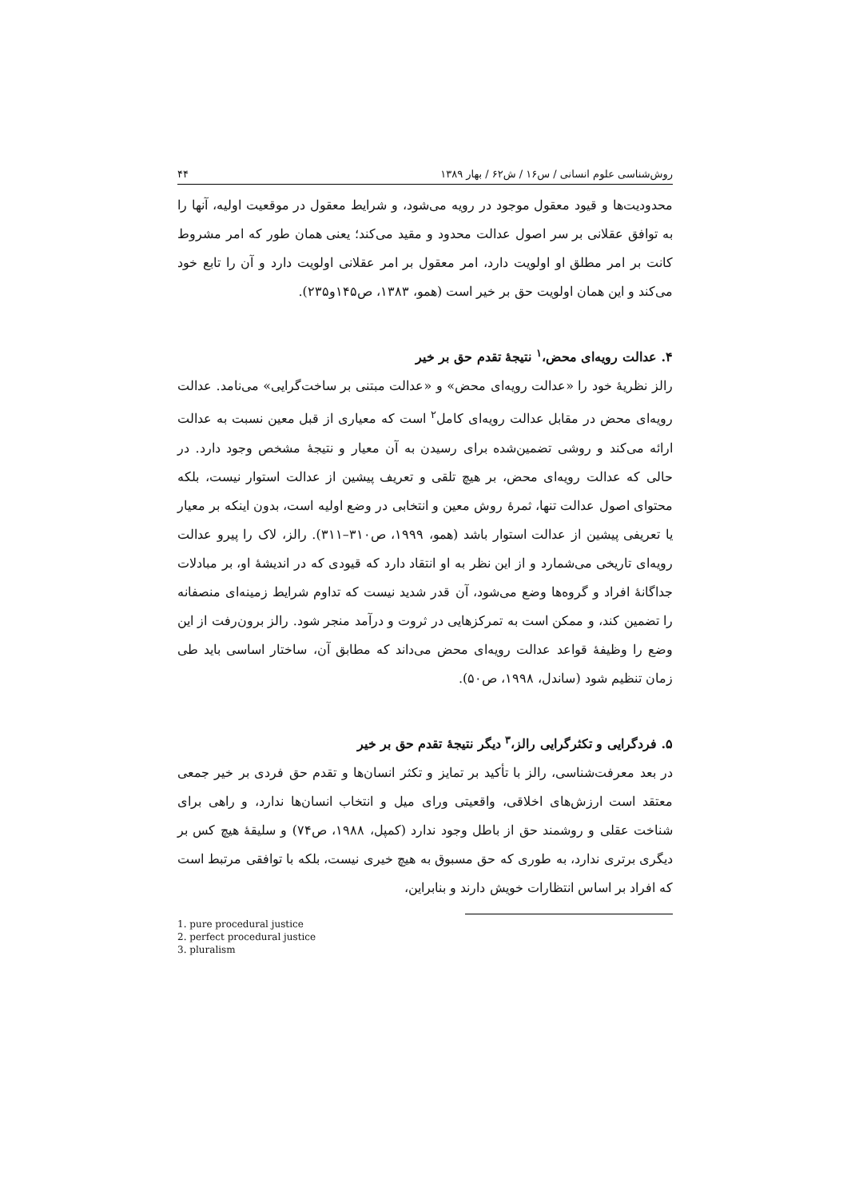روش‌شناسی علوم انسانی / س۱۶ / ش۶۲ / بهار ۱۳۸۹ ۴۴
محدودیت‌ها و قیود معقول موجود در رویه می‌شود، و شرایط معقول در موقعیت اولیه، آنها را به توافق عقلانی بر سر اصول عدالت محدود و مقید می‌کند؛ یعنی همان طور که امر مشروط کانت بر امر مطلق او اولویت دارد، امر معقول بر امر عقلانی اولویت دارد و آن را تابع خود می‌کند و این همان اولویت حق بر خیر است (همو، ۱۳۸۳، ص۱۴۵و۲۳۵).
۴. عدالت رویه‌ای محض،<sup>۱</sup> نتیجهٔ تقدم حق بر خیر
رالز نظریهٔ خود را «عدالت رویه‌ای محض» و «عدالت مبتنی بر ساخت‌گرایی» می‌نامد. عدالت رویه‌ای محض در مقابل عدالت رویه‌ای کامل<sup>۲</sup> است که معیاری از قبل معین نسبت به عدالت ارائه می‌کند و روشی تضمین‌شده برای رسیدن به آن معیار و نتیجهٔ مشخص وجود دارد. در حالی که عدالت رویه‌ای محض، بر هیچ تلقی و تعریف پیشین از عدالت استوار نیست، بلکه محتوای اصول عدالت تنها، ثمرهٔ روش معین و انتخابی در وضع اولیه است، بدون اینکه بر معیار یا تعریفی پیشین از عدالت استوار باشد (همو، ۱۹۹۹، ص۳۱۰–۳۱۱). رالز، لاک را پیرو عدالت رویه‌ای تاریخی می‌شمارد و از این نظر به او انتقاد دارد که قیودی که در اندیشهٔ او، بر مبادلات جداگانهٔ افراد و گروه‌ها وضع می‌شود، آن قدر شدید نیست که تداوم شرایط زمینه‌ای منصفانه را تضمین کند، و ممکن است به تمرکزهایی در ثروت و درآمد منجر شود. رالز برون‌رفت از این وضع را وظیفهٔ قواعد عدالت رویه‌ای محض می‌داند که مطابق آن، ساختار اساسی باید طی زمان تنظیم شود (ساندل، ۱۹۹۸، ص۵۰).
۵. فردگرایی و تکثرگرایی رالز،<sup>۳</sup> دیگر نتیجهٔ تقدم حق بر خیر
در بعد معرفت‌شناسی، رالز با تأکید بر تمایز و تکثر انسان‌ها و تقدم حق فردی بر خیر جمعی معتقد است ارزش‌های اخلاقی، واقعیتی ورای میل و انتخاب انسان‌ها ندارد، و راهی برای شناخت عقلی و روشمند حق از باطل وجود ندارد (کمپل، ۱۹۸۸، ص۷۴) و سلیقهٔ هیچ کس بر دیگری برتری ندارد، به طوری که حق مسبوق به هیچ خیری نیست، بلکه با توافقی مرتبط است که افراد بر اساس انتظارات خویش دارند و بنابراین،
1. pure procedural justice
2. perfect procedural justice
3. pluralism